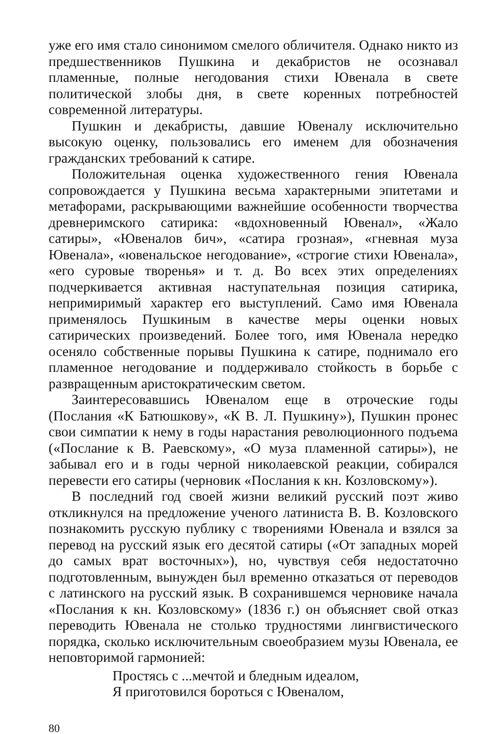уже его имя стало синонимом смелого обличителя. Однако никто из предшественников Пушкина и декабристов не осознавал пламенные, полные негодования стихи Ювенала в свете политической злобы дня, в свете коренных потребностей современной литературы.
Пушкин и декабристы, давшие Ювеналу исключительно высокую оценку, пользовались его именем для обозначения гражданских требований к сатире.
Положительная оценка художественного гения Ювенала сопровождается у Пушкина весьма характерными эпитетами и метафорами, раскрывающими важнейшие особенности творчества древнеримского сатирика: «вдохновенный Ювенал», «Жало сатиры», «Ювеналов бич», «сатира грозная», «гневная муза Ювенала», «ювенальское негодование», «строгие стихи Ювенала», «его суровые творенья» и т. д. Во всех этих определениях подчеркивается активная наступательная позиция сатирика, непримиримый характер его выступлений. Само имя Ювенала применялось Пушкиным в качестве меры оценки новых сатирических произведений. Более того, имя Ювенала нередко осеняло собственные порывы Пушкина к сатире, поднимало его пламенное негодование и поддерживало стойкость в борьбе с развращенным аристократическим светом.
Заинтересовавшись Ювеналом еще в отроческие годы (Послания «К Батюшкову», «К В. Л. Пушкину»), Пушкин пронес свои симпатии к нему в годы нарастания революционного подъема («Послание к В. Раевскому», «О муза пламенной сатиры»), не забывал его и в годы черной николаевской реакции, собирался перевести его сатиры (черновик «Послания к кн. Козловскому»).
В последний год своей жизни великий русский поэт живо откликнулся на предложение ученого латиниста В. В. Козловского познакомить русскую публику с творениями Ювенала и взялся за перевод на русский язык его десятой сатиры («От западных морей до самых врат восточных»), но, чувствуя себя недостаточно подготовленным, вынужден был временно отказаться от переводов с латинского на русский язык. В сохранившемся черновике начала «Послания к кн. Козловскому» (1836 г.) он объясняет свой отказ переводить Ювенала не столько трудностями лингвистического порядка, сколько исключительным своеобразием музы Ювенала, ее неповторимой гармонией:
Простясь с ...мечтой и бледным идеалом,
Я приготовился бороться с Ювеналом,
80